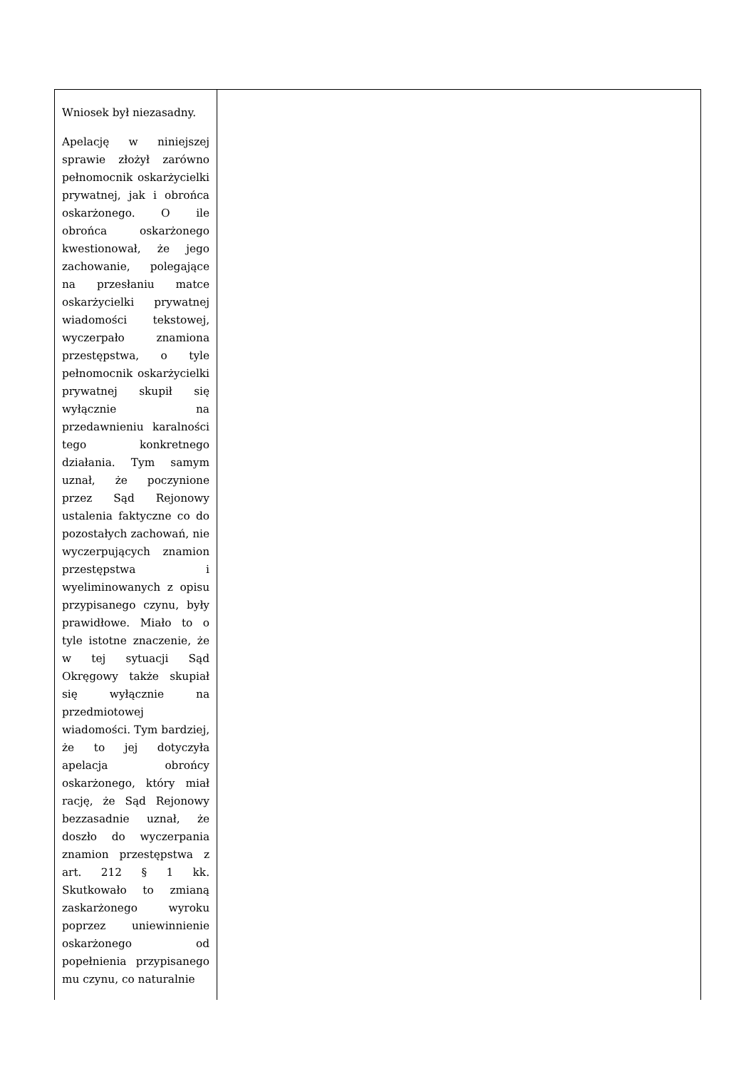| Wniosek był niezasadny. Apelację w niniejszej sprawie złożył zarówno pełnomocnik oskarżycielki prywatnej, jak i obrońca oskarżonego. O ile obrońca oskarżonego kwestionował, że jego zachowanie, polegające na przesłaniu matce oskarżycielki prywatnej wiadomości tekstowej, wyczerpało znamiona przestępstwa, o tyle pełnomocnik oskarżycielki prywatnej skupił się wyłącznie na przedawnieniu karalności tego konkretnego działania. Tym samym uznał, że poczynione przez Sąd Rejonowy ustalenia faktyczne co do pozostałych zachowań, nie wyczerpujących znamion przestępstwa i wyeliminowanych z opisu przypisanego czynu, były prawidłowe. Miało to o tyle istotne znaczenie, że w tej sytuacji Sąd Okręgowy także skupiał się wyłącznie na przedmiotowej wiadomości. Tym bardziej, że to jej dotyczyła apelacja obrońcy oskarżonego, który miał rację, że Sąd Rejonowy bezzasadnie uznał, że doszło do wyczerpania znamion przestępstwa z art. 212 § 1 kk. Skutkowało to zmianą zaskarżonego wyroku poprzez uniewinnienie oskarżonego od popełnienia przypisanego mu czynu, co naturalnie | |